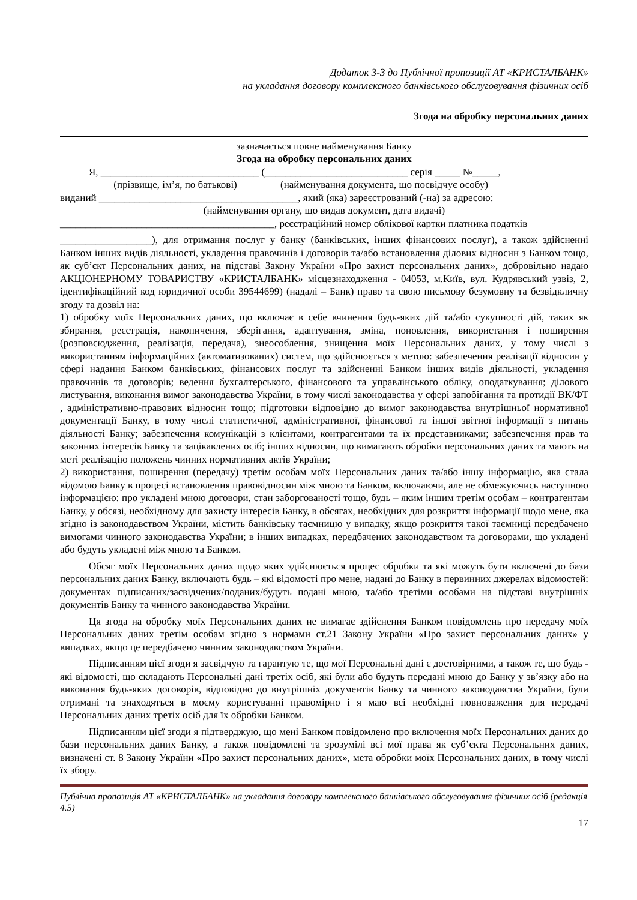Додаток 3-3 до Публічної пропозиції АТ «КРИСТАЛБАНК»
на укладання договору комплексного банківського обслуговування фізичних осіб
Згода на обробку персональних даних
зазначається повне найменування Банку
Згода на обробку персональних даних
Я, _______________________________ (____________________________ серія _____ №_____,
(прізвище, ім’я, по батькові) (найменування документа, що посвідчує особу)
виданий _______________________________________, який (яка) зареєстрований (-на) за адресою:
(найменування органу, що видав документ, дата видачі)
__________________________________________, реєстраційний номер облікової картки платника податків
__________________), для отримання послуг у банку (банківських, інших фінансових послуг), а також здійсненні Банком інших видів діяльності, укладення правочинів і договорів та/або встановлення ділових відносин з Банком тощо, як суб’єкт Персональних даних, на підставі Закону України «Про захист персональних даних», добровільно надаю АКЦІОНЕРНОМУ ТОВАРИСТВУ «КРИСТАЛБАНК» місцезнаходження - 04053, м.Київ, вул. Кудрявський узвіз, 2, ідентифікаційний код юридичної особи 39544699) (надалі – Банк) право та свою письмову безумовну та безвідкличну згоду та дозвіл на:
1) обробку моїх Персональних даних, що включає в себе вчинення будь-яких дій та/або сукупності дій, таких як збирання, реєстрація, накопичення, зберігання, адаптування, зміна, поновлення, використання і поширення (розповсюдження, реалізація, передача), знеособлення, знищення моїх Персональних даних, у тому числі з використанням інформаційних (автоматизованих) систем, що здійснюється з метою: забезпечення реалізації відносин у сфері надання Банком банківських, фінансових послуг та здійсненні Банком інших видів діяльності, укладення правочинів та договорів; ведення бухгалтерського, фінансового та управлінського обліку, оподаткування; ділового листування, виконання вимог законодавства України, в тому числі законодавства у сфері запобігання та протидії ВК/ФТ , адміністративно-правових відносин тощо; підготовки відповідно до вимог законодавства внутрішньої нормативної документації Банку, в тому числі статистичної, адміністративної, фінансової та іншої звітної інформації з питань діяльності Банку; забезпечення комунікацій з клієнтами, контрагентами та їх представниками; забезпечення прав та законних інтересів Банку та зацікавлених осіб; інших відносин, що вимагають обробки персональних даних та мають на меті реалізацію положень чинних нормативних актів України;
2) використання, поширення (передачу) третім особам моїх Персональних даних та/або іншу інформацію, яка стала відомою Банку в процесі встановлення правовідносин між мною та Банком, включаючи, але не обмежуючись наступною інформацією: про укладені мною договори, стан заборгованості тощо, будь – яким іншим третім особам – контрагентам Банку, у обсязі, необхідному для захисту інтересів Банку, в обсягах, необхідних для розкриття інформації щодо мене, яка згідно із законодавством України, містить банківську таємницю у випадку, якщо розкриття такої таємниці передбачено вимогами чинного законодавства України; в інших випадках, передбачених законодавством та договорами, що укладені або будуть укладені між мною та Банком.
Обсяг моїх Персональних даних щодо яких здійснюється процес обробки та які можуть бути включені до бази персональних даних Банку, включають будь – які відомості про мене, надані до Банку в первинних джерелах відомостей: документах підписаних/засвідчених/поданих/будуть подані мною, та/або третіми особами на підставі внутрішніх документів Банку та чинного законодавства України.
Ця згода на обробку моїх Персональних даних не вимагає здійснення Банком повідомлень про передачу моїх Персональних даних третім особам згідно з нормами ст.21 Закону України «Про захист персональних даних» у випадках, якщо це передбачено чинним законодавством України.
Підписанням цієї згоди я засвідчую та гарантую те, що мої Персональні дані є достовірними, а також те, що будь - які відомості, що складають Персональні дані третіх осіб, які були або будуть передані мною до Банку у зв’язку або на виконання будь-яких договорів, відповідно до внутрішніх документів Банку та чинного законодавства України, були отримані та знаходяться в моєму користуванні правомірно і я маю всі необхідні повноваження для передачі Персональних даних третіх осіб для їх обробки Банком.
Підписанням цієї згоди я підтверджую, що мені Банком повідомлено про включення моїх Персональних даних до бази персональних даних Банку, а також повідомлені та зрозумілі всі мої права як суб’єкта Персональних даних, визначені ст. 8 Закону України «Про захист персональних даних», мета обробки моїх Персональних даних, в тому числі їх збору.
Публічна пропозиція АТ «КРИСТАЛБАНК» на укладання договору комплексного банківського обслуговування фізичних осіб (редакція 4.5)
17